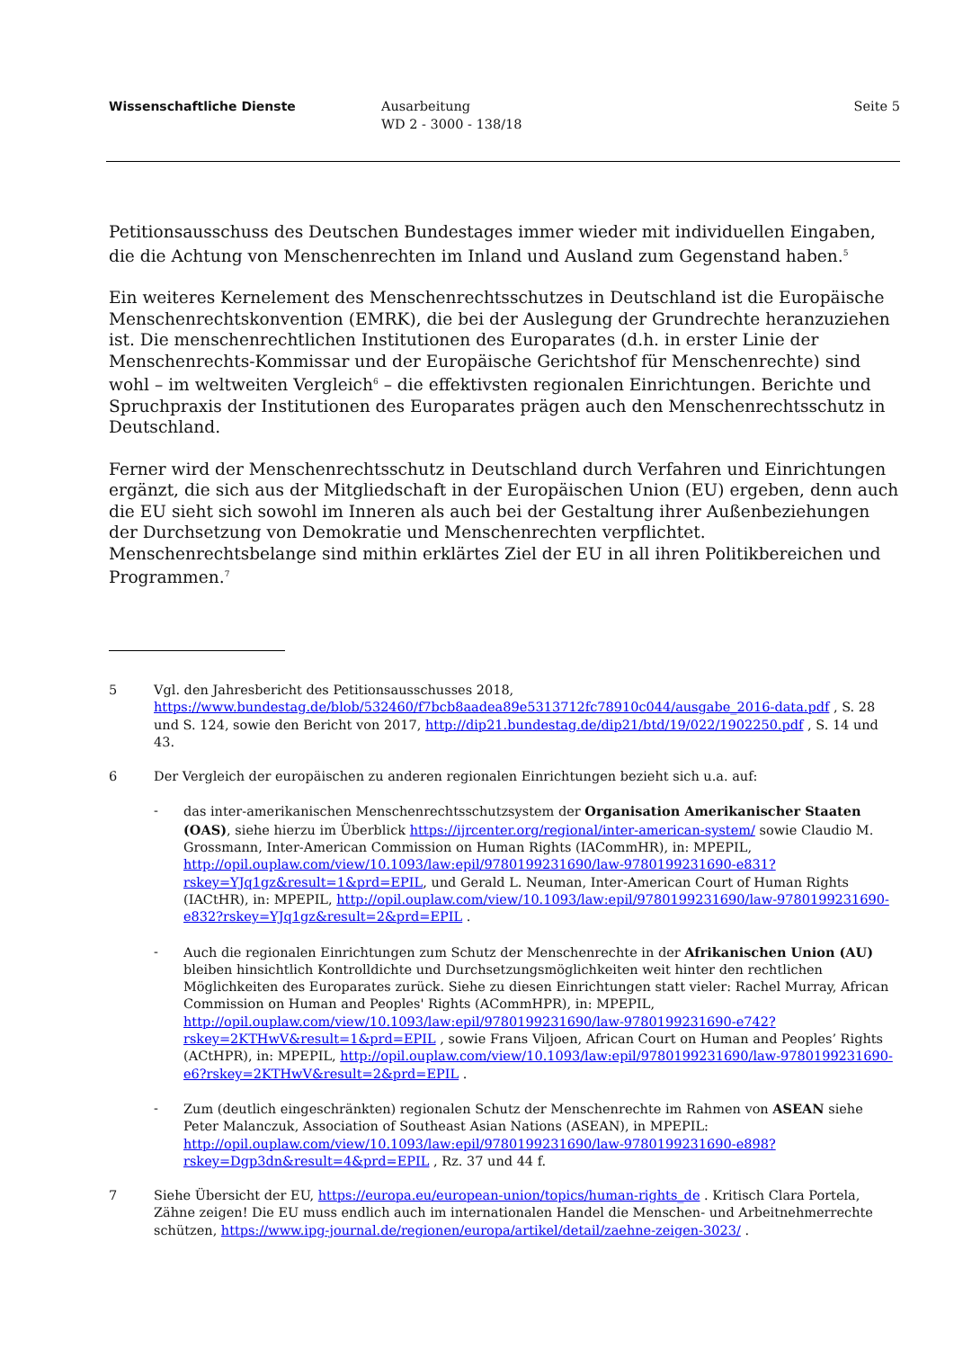Wissenschaftliche Dienste Ausarbeitung
WD 2 - 3000 - 138/18
Seite 5
Petitionsausschuss des Deutschen Bundestages immer wieder mit individuellen Eingaben, die die Achtung von Menschenrechten im Inland und Ausland zum Gegenstand haben.<sup>5</sup>
Ein weiteres Kernelement des Menschenrechtsschutzes in Deutschland ist die Europäische Menschenrechtskonvention (EMRK), die bei der Auslegung der Grundrechte heranzuziehen ist. Die menschenrechtlichen Institutionen des Europarates (d.h. in erster Linie der Menschenrechts-Kommissar und der Europäische Gerichtshof für Menschenrechte) sind wohl – im weltweiten Vergleich<sup>6</sup> – die effektivsten regionalen Einrichtungen. Berichte und Spruchpraxis der Institutionen des Europarates prägen auch den Menschenrechtsschutz in Deutschland.
Ferner wird der Menschenrechtsschutz in Deutschland durch Verfahren und Einrichtungen ergänzt, die sich aus der Mitgliedschaft in der Europäischen Union (EU) ergeben, denn auch die EU sieht sich sowohl im Inneren als auch bei der Gestaltung ihrer Außenbeziehungen der Durchsetzung von Demokratie und Menschenrechten verpflichtet. Menschenrechtsbelange sind mithin erklärtes Ziel der EU in all ihren Politikbereichen und Programmen.<sup>7</sup>
5 Vgl. den Jahresbericht des Petitionsausschusses 2018, https://www.bundestag.de/blob/532460/f7bcb8aadea89e5313712fc78910c044/ausgabe_2016-data.pdf , S. 28 und S. 124, sowie den Bericht von 2017, http://dip21.bundestag.de/dip21/btd/19/022/1902250.pdf , S. 14 und 43.
6 Der Vergleich der europäischen zu anderen regionalen Einrichtungen bezieht sich u.a. auf:
- das inter-amerikanischen Menschenrechtsschutzsystem der Organisation Amerikanischer Staaten (OAS), siehe hierzu im Überblick https://ijrcenter.org/regional/inter-american-system/ sowie Claudio M. Grossmann, Inter-American Commission on Human Rights (IACommHR), in: MPEPIL, http://opil.ouplaw.com/view/10.1093/law:epil/9780199231690/law-9780199231690-e831?rskey=YJq1gz&result=1&prd=EPIL, und Gerald L. Neuman, Inter-American Court of Human Rights (IACtHR), in: MPEPIL, http://opil.ouplaw.com/view/10.1093/law:epil/9780199231690/law-9780199231690-e832?rskey=YJq1gz&result=2&prd=EPIL .
- Auch die regionalen Einrichtungen zum Schutz der Menschenrechte in der Afrikanischen Union (AU) bleiben hinsichtlich Kontrolldichte und Durchsetzungsmöglichkeiten weit hinter den rechtlichen Möglichkeiten des Europarates zurück. Siehe zu diesen Einrichtungen statt vieler: Rachel Murray, African Commission on Human and Peoples' Rights (ACommHPR), in: MPEPIL, http://opil.ouplaw.com/view/10.1093/law:epil/9780199231690/law-9780199231690-e742?rskey=2KTHwV&result=1&prd=EPIL , sowie Frans Viljoen, African Court on Human and Peoples’ Rights (ACtHPR), in: MPEPIL, http://opil.ouplaw.com/view/10.1093/law:epil/9780199231690/law-9780199231690-e6?rskey=2KTHwV&result=2&prd=EPIL .
- Zum (deutlich eingeschränkten) regionalen Schutz der Menschenrechte im Rahmen von ASEAN siehe Peter Malanczuk, Association of Southeast Asian Nations (ASEAN), in MPEPIL: http://opil.ouplaw.com/view/10.1093/law:epil/9780199231690/law-9780199231690-e898?rskey=Dgp3dn&result=4&prd=EPIL , Rz. 37 und 44 f.
7 Siehe Übersicht der EU, https://europa.eu/european-union/topics/human-rights_de . Kritisch Clara Portela, Zähne zeigen! Die EU muss endlich auch im internationalen Handel die Menschen- und Arbeitnehmerrechte schützen, https://www.ipg-journal.de/regionen/europa/artikel/detail/zaehne-zeigen-3023/ .